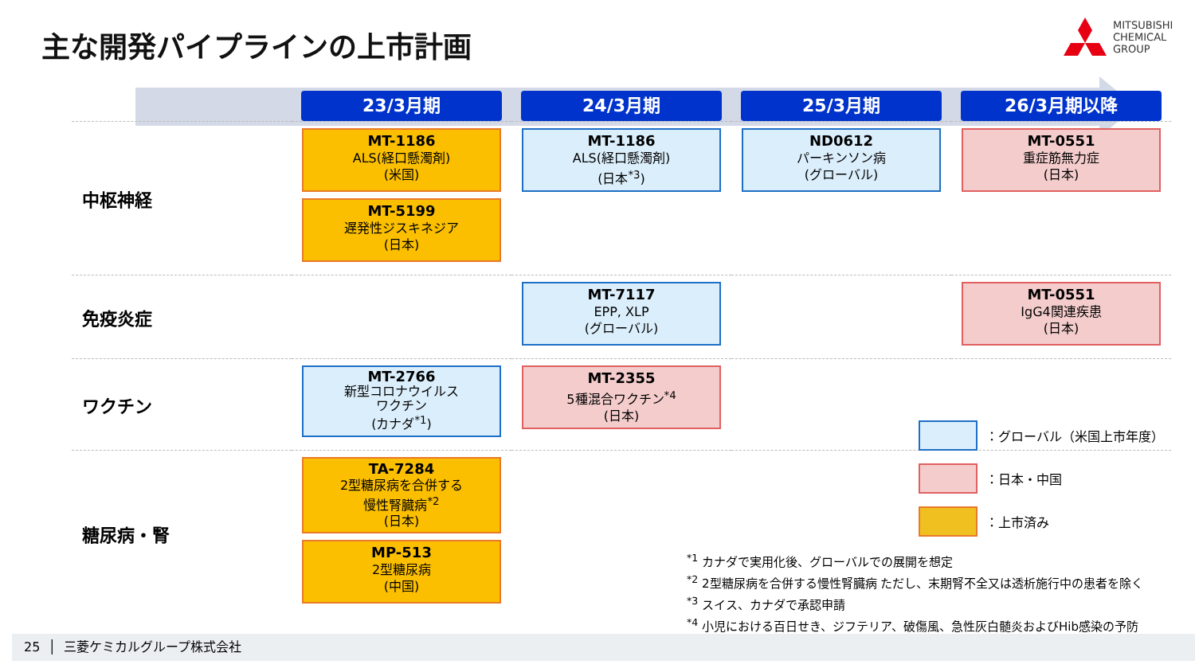主な開発パイプラインの上市計画
MITSUBISHI
CHEMICAL
GROUP
| | 23/3月期 | 24/3月期 | 25/3月期 | 26/3月期以降 |
| --- | --- | --- | --- | --- |
| 中枢神経 | MT-1186 ALS(経口懸濁剤) (米国) MT-5199 遅発性ジスキネジア (日本) | MT-1186 ALS(経口懸濁剤) (日本<sup>*3</sup>) | ND0612 パーキンソン病 (グローバル) | MT-0551 重症筋無力症 (日本) |
| 免疫炎症 | | MT-7117 EPP, XLP (グローバル) | | MT-0551 IgG4関連疾患 (日本) |
| ワクチン | MT-2766 新型コロナウイルス ワクチン (カナダ<sup>*1</sup>) | MT-2355 5種混合ワクチン<sup>*4</sup> (日本) | | |
| 糖尿病・腎 | TA-7284 2型糖尿病を合併する 慢性腎臓病<sup>*2</sup> (日本) MP-513 2型糖尿病 (中国) | | | |
：グローバル（米国上市年度）
：日本・中国
：上市済み
<sup>*1</sup> カナダで実用化後、グローバルでの展開を想定
<sup>*2</sup> 2型糖尿病を合併する慢性腎臓病 ただし、末期腎不全又は透析施行中の患者を除く
<sup>*3</sup> スイス、カナダで承認申請
<sup>*4</sup> 小児における百日せき、ジフテリア、破傷風、急性灰白髄炎およびHib感染の予防
25 │ 三菱ケミカルグループ株式会社